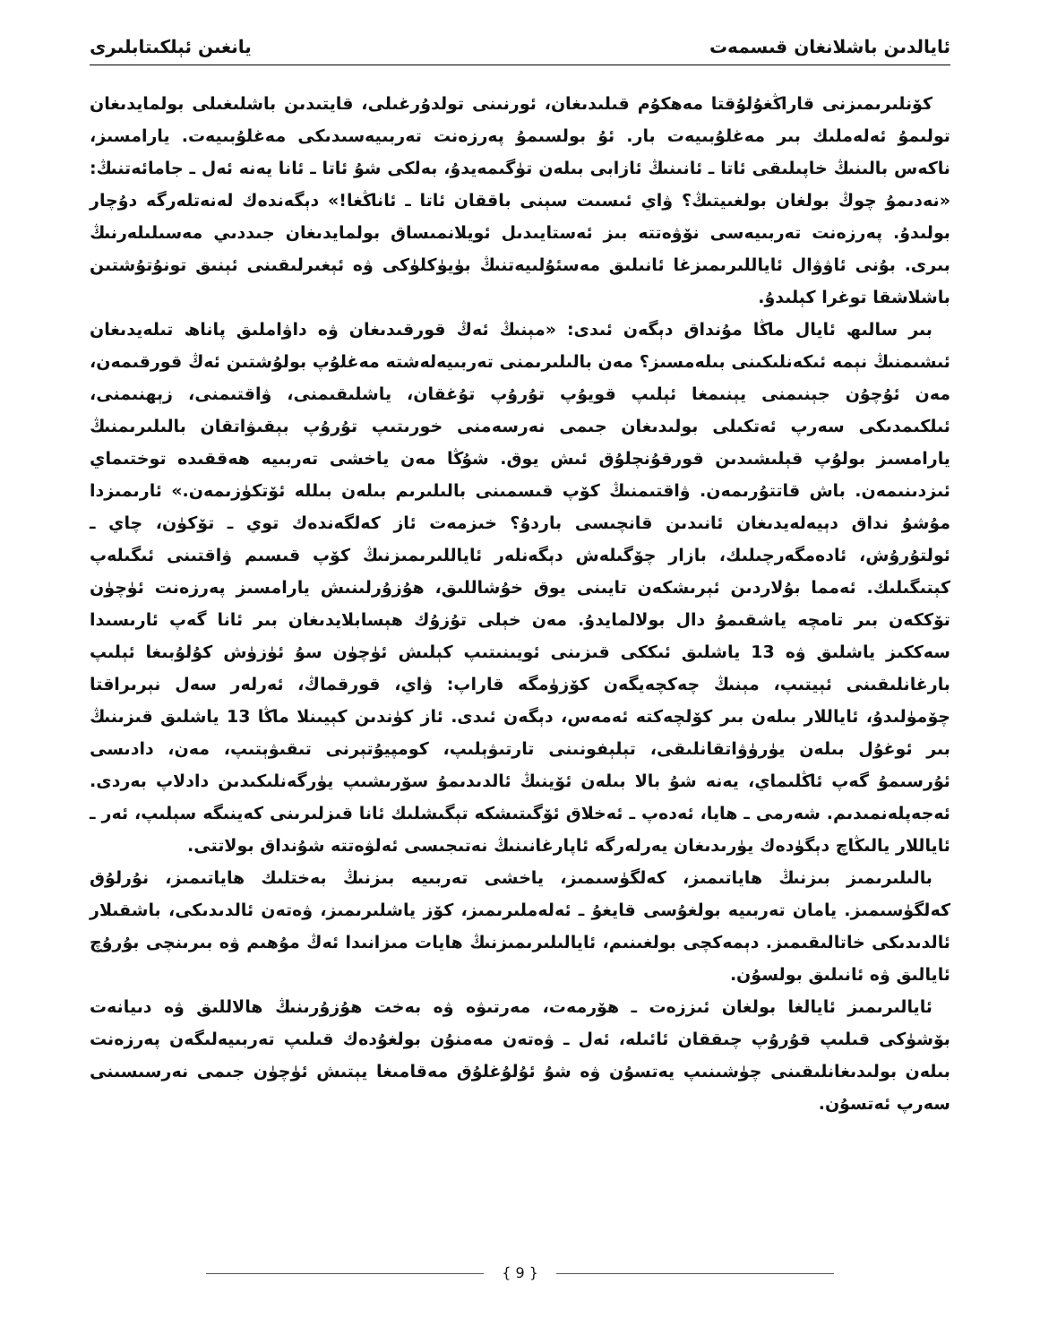ئايالدىن باشلانغان قىسمەت يانغىن ئېلكىتابلىرى
كۆنلىرىمىزنى قاراڭغۇلۇقتا مەھكۇم قىلىدىغان، ئورنىنى تولدۇرغىلى، قايتىدىن باشلىغىلى بولمايدىغان تولىمۇ ئەلەملىك بىر مەغلۇبىيەت بار. ئۇ بولسىمۇ پەرزەنت تەربىيەسىدىكى مەغلۇبىيەت. يارامسىز، ناكەس بالىنىڭ خاپىلىقى ئاتا ـ ئانىنىڭ ئازابى بىلەن تۈگىمەيدۇ، بەلكى شۇ ئاتا ـ ئانا يەنە ئەل ـ جامائەتنىڭ: «نەدىمۇ چوڭ بولغان بولغىيتىڭ؟ ۋاي ئىسىت سېنى باققان ئاتا ـ ئاناڭغا!» دېگەندەك لەنەتلەرگە دۇچار بولىدۇ. پەرزەنت تەربىيەسى نۆۋەتتە بىز ئەستايىدىل ئويلانمىساق بولمايدىغان جىددىي مەسىلىلەرنىڭ بىرى. بۇنى ئاۋۋال ئاياللىرىمىزغا ئانىلىق مەسئۇلىيەتنىڭ بۈيۈكلۈكى ۋە ئېغىرلىقىنى ئېنىق تونۇتۇشتىن باشلاشقا توغرا كېلىدۇ.
بىر سالىھ ئايال ماڭا مۇنداق دېگەن ئىدى: «مېنىڭ ئەڭ قورقىدىغان ۋە داۋاملىق پاناھ تىلەيدىغان ئىشىمنىڭ نېمە ئىكەنلىكىنى بىلەمسىز؟ مەن بالىلىرىمنى تەربىيەلەشتە مەغلۇپ بولۇشتىن ئەڭ قورقىمەن، مەن ئۇچۇن جېنىمنى يېنىمغا ئېلىپ قويۇپ تۇرۇپ تۇغقان، ياشلىقىمنى، ۋاقتىمنى، زېھنىمنى، ئىلكىمدىكى سەرپ ئەتكىلى بولىدىغان جىمى نەرسەمنى خورىتىپ تۇرۇپ بېقىۋاتقان بالىلىرىمنىڭ يارامسىز بولۇپ قېلىشىدىن قورقۇنچلۇق ئىش يوق. شۇڭا مەن ياخشى تەربىيە ھەققىدە توختىماي ئىزدىنىمەن. باش قاتتۇرىمەن. ۋاقتىمنىڭ كۆپ قىسمىنى بالىلىرىم بىلەن بىللە ئۆتكۈزىمەن.» ئارىمىزدا مۇشۇ نداق دېيەلەيدىغان ئانىدىن قانچىسى باردۇ؟ خىزمەت ئاز كەلگەندەك توي ـ تۆكۈن، چاي ـ ئولتۇرۇش، ئادەمگەرچىلىك، بازار چۆگىلەش دېگەنلەر ئاياللىرىمىزنىڭ كۆپ قىسىم ۋاقتىنى ئىگىلەپ كېتىگىلىك. ئەمما بۇلاردىن ئېرىشكەن تايىنى يوق خۇشاللىق، ھۇزۇرلىنىش يارامسىز پەرزەنت ئۈچۈن تۆككەن بىر تامچە ياشقىمۇ دال بولالمايدۇ. مەن خېلى تۇزۇك ھېسابلايدىغان بىر ئانا گەپ ئارىسىدا سەككىز ياشلىق ۋە 13 ياشلىق ئىككى قىزىنى ئويىنىتىپ كېلىش ئۈچۈن سۇ ئۈزۈش كۇلۇبىغا ئېلىپ بارغانلىقىنى ئېيتىپ، مېنىڭ چەكچەيگەن كۆزۈمگە قاراپ: ۋاي، قورقماڭ، ئەرلەر سەل نېرىراقتا چۆمۈلىدۇ، ئاياللار بىلەن بىر كۆلچەكتە ئەمەس، دېگەن ئىدى. ئاز كۈندىن كېيىنلا ماڭا 13 ياشلىق قىزىنىڭ بىر ئوغۇل بىلەن يۈرۈۋاتقانلىقى، تېلېفونىنى تارتىۋېلىپ، كومپيۇتېرنى تىقىۋېتىپ، مەن، دادىسى ئۇرسىمۇ گەپ ئاڭلىماي، يەنە شۇ بالا بىلەن ئۆينىڭ ئالدىدىمۇ سۆرىشىپ يۈرگەنلىكىدىن دادلاپ بەردى. ئەجەپلەنمىدىم. شەرمى ـ ھايا، ئەدەپ ـ ئەخلاق ئۆگىتىشكە تېگىشلىك ئانا قىزلىرىنى كەينىگە سېلىپ، ئەر ـ ئاياللار يالىڭاچ دېگۈدەك يۈرىدىغان يەرلەرگە ئاپارغانىنىڭ نەتىجىسى ئەلۋەتتە شۇنداق بولاتتى.
بالىلىرىمىز بىزنىڭ ھاياتىمىز، كەلگۈسىمىز، ياخشى تەربىيە بىزنىڭ بەختلىك ھاياتىمىز، نۇرلۇق كەلگۈسىمىز. يامان تەربىيە بولغۇسى قايغۇ ـ ئەلەملىرىمىز، كۆز ياشلىرىمىز، ۋەتەن ئالدىدىكى، باشقىلار ئالدىدىكى خاتالىقىمىز. دېمەكچى بولغىنىم، ئايالىلىرىمىزنىڭ ھايات مىزانىدا ئەڭ مۇھىم ۋە بىرىنچى بۇرۇچ ئايالىق ۋە ئانىلىق بولسۇن.
ئايالىرىمىز ئايالغا بولغان ئىززەت ـ ھۆرمەت، مەرتىۋە ۋە بەخت ھۇزۇرىنىڭ ھالاللىق ۋە دىيانەت بۆشۈكى قىلىپ قۇرۇپ چىققان ئائىلە، ئەل ـ ۋەتەن مەمنۇن بولغۇدەك قىلىپ تەربىيەلىگەن پەرزەنت بىلەن بولىدىغانلىقىنى چۈشىنىپ يەتسۇن ۋە شۇ ئۇلۇغلۇق مەقامىغا يېتىش ئۈچۈن جىمى نەرسىسىنى سەرپ ئەتسۇن.
{ 9 }